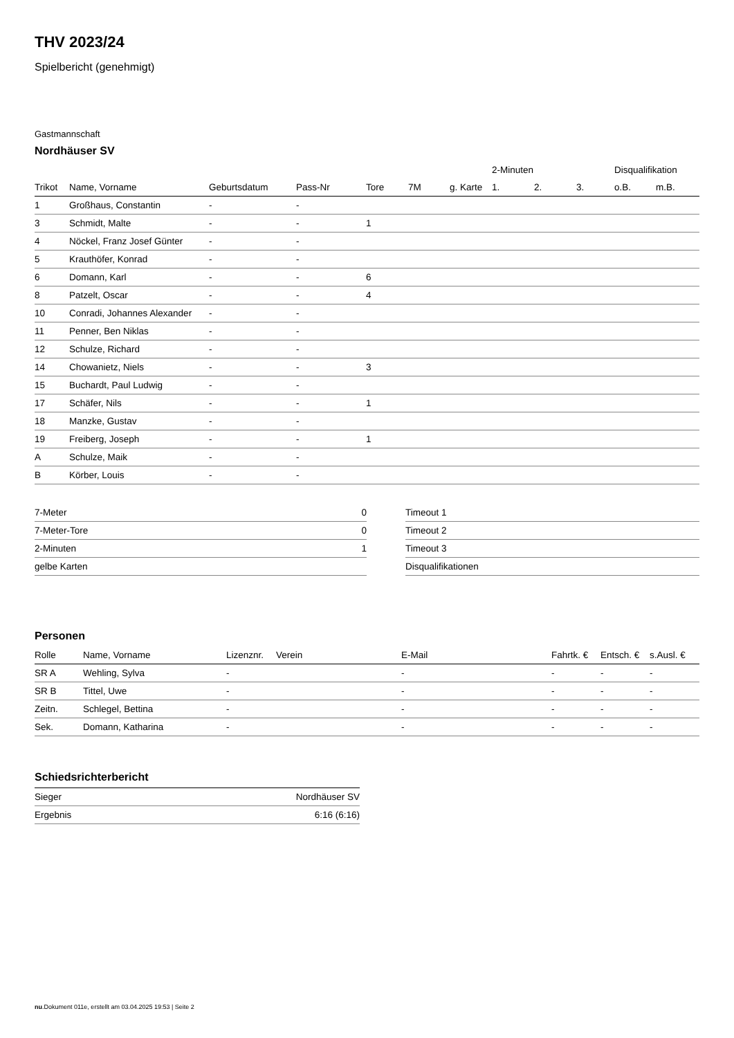THV 2023/24
Spielbericht (genehmigt)
Gastmannschaft
Nordhäuser SV
| | | | | | | | 2-Minuten | | | Disqualifikation | |
| --- | --- | --- | --- | --- | --- | --- | --- | --- | --- | --- | --- |
| Trikot | Name, Vorname | Geburtsdatum | Pass-Nr | Tore | 7M | g. Karte | 1. | 2. | 3. | o.B. | m.B. |
| 1 | Großhaus, Constantin | - | - | | | | | | | | |
| 3 | Schmidt, Malte | - | - | 1 | | | | | | | |
| 4 | Nöckel, Franz Josef Günter | - | - | | | | | | | | |
| 5 | Krauthöfer, Konrad | - | - | | | | | | | | |
| 6 | Domann, Karl | - | - | 6 | | | | | | | |
| 8 | Patzelt, Oscar | - | - | 4 | | | | | | | |
| 10 | Conradi, Johannes Alexander | - | - | | | | | | | | |
| 11 | Penner, Ben Niklas | - | - | | | | | | | | |
| 12 | Schulze, Richard | - | - | | | | | | | | |
| 14 | Chowanietz, Niels | - | - | 3 | | | | | | | |
| 15 | Buchardt, Paul Ludwig | - | - | | | | | | | | |
| 17 | Schäfer, Nils | - | - | 1 | | | | | | | |
| 18 | Manzke, Gustav | - | - | | | | | | | | |
| 19 | Freiberg, Joseph | - | - | 1 | | | | | | | |
| A | Schulze, Maik | - | - | | | | | | | | |
| B | Körber, Louis | - | - | | | | | | | | |
| 7-Meter | 0 |
| 7-Meter-Tore | 0 |
| 2-Minuten | 1 |
| gelbe Karten | |
| Timeout 1 |
| Timeout 2 |
| Timeout 3 |
| Disqualifikationen |
Personen
| Rolle | Name, Vorname | Lizenznr. | Verein | E-Mail | Fahrtk. € | Entsch. € | s.Ausl. € |
| --- | --- | --- | --- | --- | --- | --- | --- |
| SR A | Wehling, Sylva | - | | - | - | - | - |
| SR B | Tittel, Uwe | - | | - | - | - | - |
| Zeitn. | Schlegel, Bettina | - | | - | - | - | - |
| Sek. | Domann, Katharina | - | | - | - | - | - |
Schiedsrichterbericht
| Sieger | Nordhäuser SV |
| Ergebnis | 6:16 (6:16) |
nu.Dokument 011e, erstellt am 03.04.2025 19:53 | Seite 2